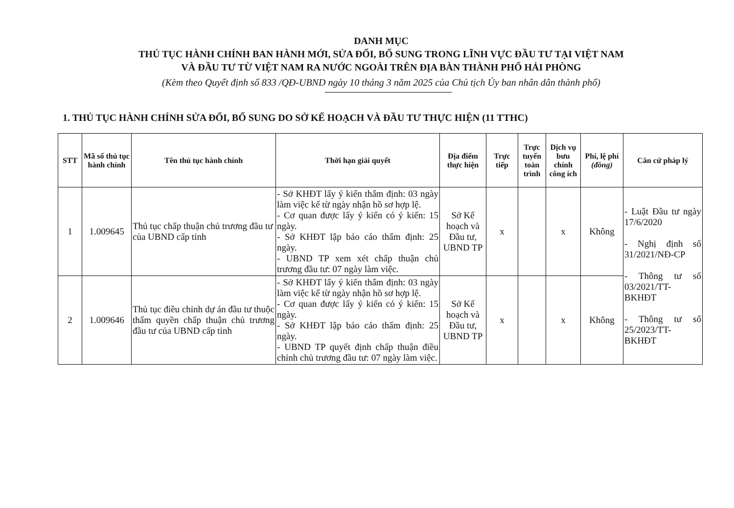DANH MỤC
THỦ TỤC HÀNH CHÍNH BAN HÀNH MỚI, SỬA ĐỔI, BỔ SUNG TRONG LĨNH VỰC ĐẦU TƯ TẠI VIỆT NAM
VÀ ĐẦU TƯ TỪ VIỆT NAM RA NƯỚC NGOÀI TRÊN ĐỊA BÀN THÀNH PHỐ HẢI PHÒNG
(Kèm theo Quyết định số 833 /QĐ-UBND ngày 10 tháng 3 năm 2025 của Chủ tịch Ủy ban nhân dân thành phố)
1. THỦ TỤC HÀNH CHÍNH SỬA ĐỔI, BỔ SUNG DO SỞ KẾ HOẠCH VÀ ĐẦU TƯ THỰC HIỆN (11 TTHC)
| STT | Mã số thủ tục hành chính | Tên thủ tục hành chính | Thời hạn giải quyết | Địa điểm thực hiện | Trực tiếp | Trực tuyến toàn trình | Dịch vụ bưu chính công ích | Phí, lệ phí (đồng) | Căn cứ pháp lý |
| --- | --- | --- | --- | --- | --- | --- | --- | --- | --- |
| 1 | 1.009645 | Thủ tục chấp thuận chủ trương đầu tư của UBND cấp tỉnh | - Sở KHĐT lấy ý kiến thẩm định: 03 ngày làm việc kể từ ngày nhận hồ sơ hợp lệ. - Cơ quan được lấy ý kiến có ý kiến: 15 ngày. - Sở KHĐT lập báo cáo thẩm định: 25 ngày. - UBND TP xem xét chấp thuận chủ trương đầu tư: 07 ngày làm việc. | Sở Kế hoạch và Đầu tư, UBND TP | x | | x | Không | - Luật Đầu tư ngày 17/6/2020 - Nghị định số 31/2021/NĐ-CP - Thông tư số 03/2021/TT-BKHĐT - Thông tư số 25/2023/TT-BKHĐT |
| 2 | 1.009646 | Thủ tục điều chỉnh dự án đầu tư thuộc thẩm quyền chấp thuận chủ trương đầu tư của UBND cấp tỉnh | - Sở KHĐT lấy ý kiến thẩm định: 03 ngày làm việc kể từ ngày nhận hồ sơ hợp lệ. - Cơ quan được lấy ý kiến có ý kiến: 15 ngày. - Sở KHĐT lập báo cáo thẩm định: 25 ngày. - UBND TP quyết định chấp thuận điều chỉnh chủ trương đầu tư: 07 ngày làm việc. | Sở Kế hoạch và Đầu tư, UBND TP | x | | x | Không | |